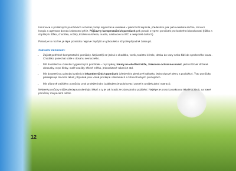Informace o potřebných pomůckách ochotně podají organizace uvedené v předchozí kapitole, především pak pečovatelská služba, domácí hospic a agentura domácí zdravotní péče. Půjčovny kompenzačních pomůcek pak poradí s typem pomůcek pro konkrétní domácnosti (lůžko a doplňky k lůžku, chodítka, vozíky, klozetová křesla, madla, nástavce na WC a nespočet dalších).
Pokud je to možné, je lépe pomůcku nejprve zapůjčit a vyzkoušet a až poté případně zakoupit.
Základní minimum:
Zajistit potřebné kompenzační pomůcky. Nejčastěji se jedná o chodítko, vozík, toaletní křeslo, desku do vany nebo židli do sprchového koutu. Chodítko ponechat stále v dosahu nemocného.
Mít dostatečnou zásobu hygienických pomůcek – mycí pěny, krémy na ošetření kůže, zinkovou ochrannou mast, jednorázové vlhčené ubrousky, mycí žínky, malé osušky, tělové mléko, jednorázové rukavice atd.
Mít dostatečnou zásobu kvalitních inkontinenčních pomůcek (především plenkové kalhotky, jednorázové pleny a podložky). Tyto pomůcky předepisuje obvodní lékař, případně jsou volně prodejné v lékárnách a zdravotnických prodejnách.
Mít připravě zajištěny pomůcky proti proleženinám (základem je polohovací postel s antidekubitní matrací).
Některé pomůcky může předepsat ošetřující lékař a ty je tak hradit ze zdravotního pojištění. Nejlépe je proto kontaktovat lékaře a zjistit, na které pomůcky má pacient nárok.
12